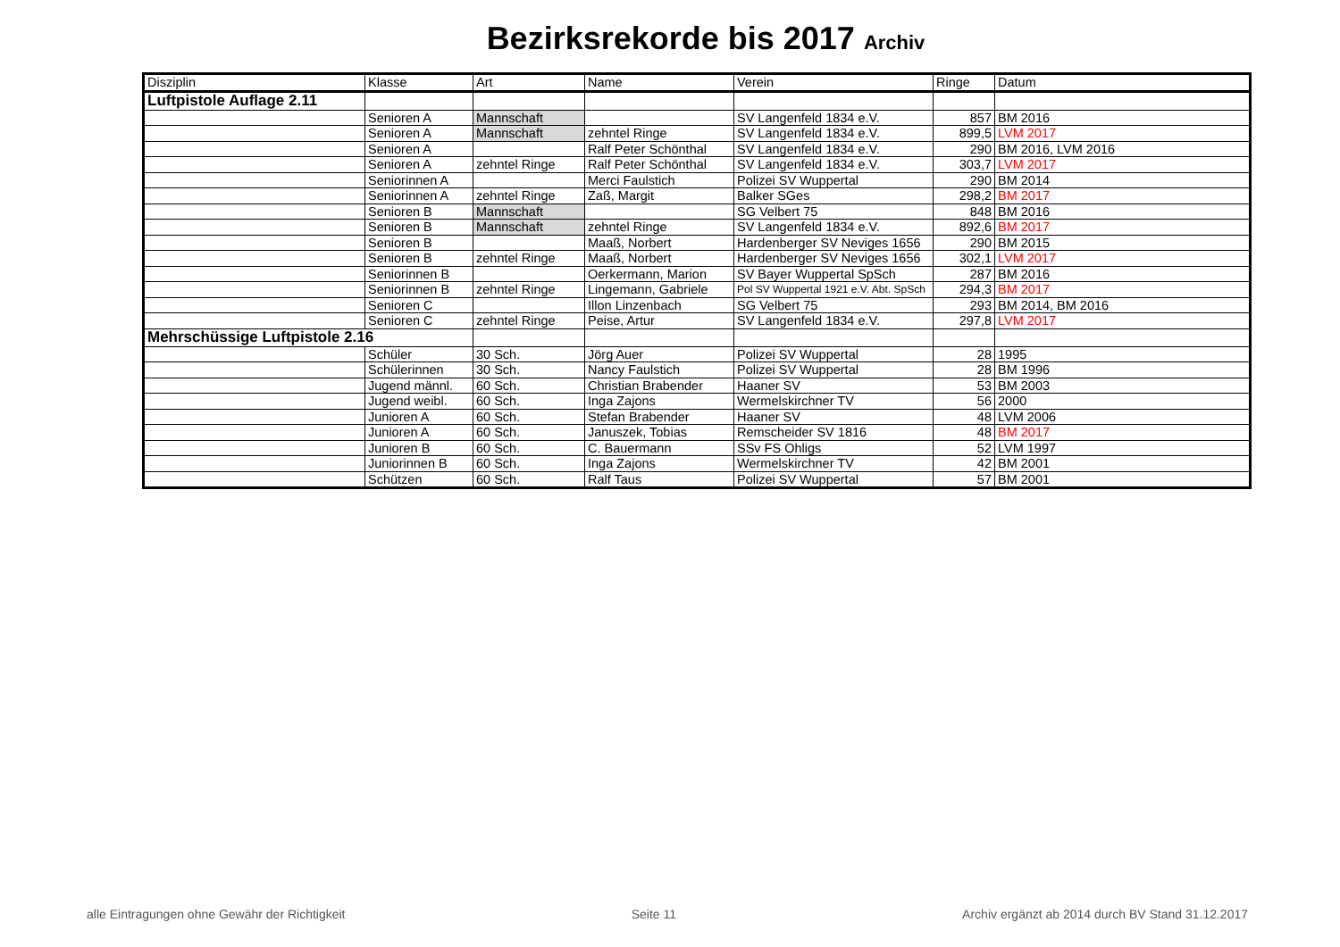Bezirksrekorde bis 2017 Archiv
| Disziplin | Klasse | Art | Name | Verein | Ringe | Datum |
| --- | --- | --- | --- | --- | --- | --- |
| Luftpistole Auflage 2.11 | | | | | | |
| | Senioren A | Mannschaft | | SV Langenfeld 1834 e.V. | 857 | BM 2016 |
| | Senioren A | Mannschaft | zehntel Ringe | SV Langenfeld 1834 e.V. | 899,5 | LVM 2017 |
| | Senioren A | | Ralf Peter Schönthal | SV Langenfeld 1834 e.V. | 290 | BM 2016, LVM 2016 |
| | Senioren A | zehntel Ringe | Ralf Peter Schönthal | SV Langenfeld 1834 e.V. | 303,7 | LVM 2017 |
| | Seniorinnen A | | Merci Faulstich | Polizei SV Wuppertal | 290 | BM 2014 |
| | Seniorinnen A | zehntel Ringe | Zaß, Margit | Balker SGes | 298,2 | BM 2017 |
| | Senioren B | Mannschaft | | SG Velbert 75 | 848 | BM 2016 |
| | Senioren B | Mannschaft | zehntel Ringe | SV Langenfeld 1834 e.V. | 892,6 | BM 2017 |
| | Senioren B | | Maaß, Norbert | Hardenberger SV Neviges 1656 | 290 | BM 2015 |
| | Senioren B | zehntel Ringe | Maaß, Norbert | Hardenberger SV Neviges 1656 | 302,1 | LVM 2017 |
| | Seniorinnen B | | Oerkermann, Marion | SV Bayer Wuppertal SpSch | 287 | BM 2016 |
| | Seniorinnen B | zehntel Ringe | Lingemann, Gabriele | Pol SV Wuppertal 1921 e.V. Abt. SpSch | 294,3 | BM 2017 |
| | Senioren C | | Illon Linzenbach | SG Velbert 75 | 293 | BM 2014, BM 2016 |
| | Senioren C | zehntel Ringe | Peise, Artur | SV Langenfeld 1834 e.V. | 297,8 | LVM 2017 |
| Mehrschüssige Luftpistole 2.16 | | | | | | |
| | Schüler | 30 Sch. | Jörg Auer | Polizei SV Wuppertal | 28 | 1995 |
| | Schülerinnen | 30 Sch. | Nancy Faulstich | Polizei SV Wuppertal | 28 | BM 1996 |
| | Jugend männl. | 60 Sch. | Christian Brabender | Haaner SV | 53 | BM 2003 |
| | Jugend weibl. | 60 Sch. | Inga Zajons | Wermelskirchner TV | 56 | 2000 |
| | Junioren A | 60 Sch. | Stefan Brabender | Haaner SV | 48 | LVM 2006 |
| | Junioren A | 60 Sch. | Januszek, Tobias | Remscheider SV 1816 | 48 | BM 2017 |
| | Junioren B | 60 Sch. | C. Bauermann | SSv FS Ohligs | 52 | LVM 1997 |
| | Juniorinnen B | 60 Sch. | Inga Zajons | Wermelskirchner TV | 42 | BM 2001 |
| | Schützen | 60 Sch. | Ralf Taus | Polizei SV Wuppertal | 57 | BM 2001 |
alle Eintragungen ohne Gewähr der Richtigkeit Seite 11 Archiv ergänzt ab 2014 durch BV Stand 31.12.2017